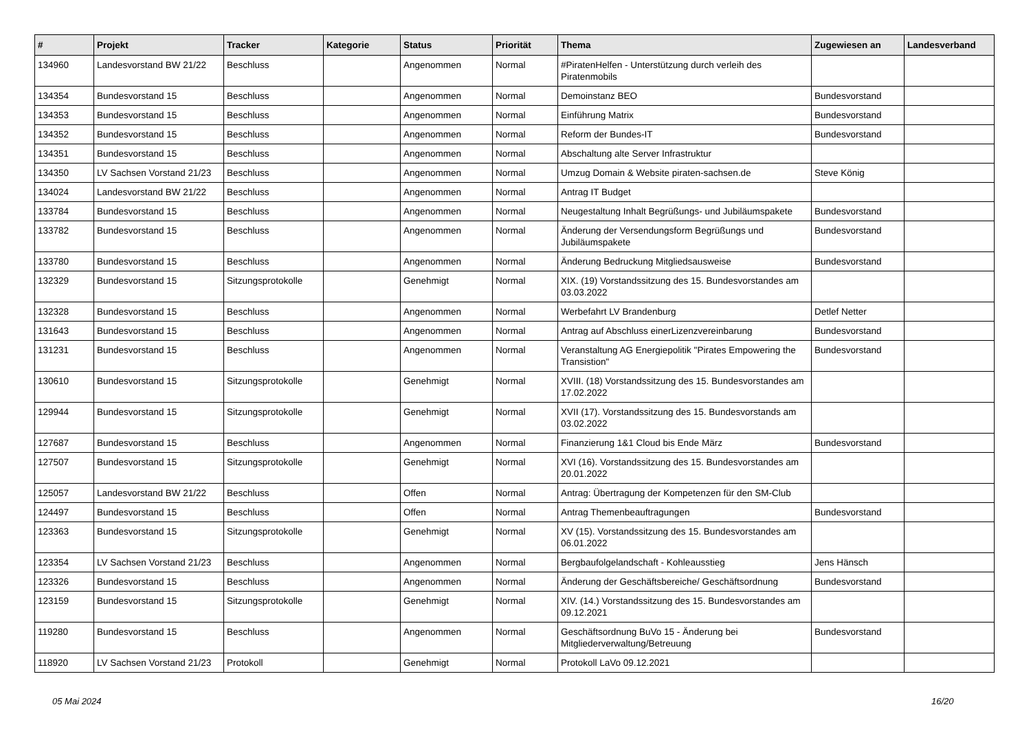| # | Projekt | Tracker | Kategorie | Status | Priorität | Thema | Zugewiesen an | Landesverband |
| --- | --- | --- | --- | --- | --- | --- | --- | --- |
| 134960 | Landesvorstand BW 21/22 | Beschluss | | Angenommen | Normal | #PiratenHelfen - Unterstützung durch verleih des Piratenmobils | | |
| 134354 | Bundesvorstand 15 | Beschluss | | Angenommen | Normal | Demoinstanz BEO | Bundesvorstand | |
| 134353 | Bundesvorstand 15 | Beschluss | | Angenommen | Normal | Einführung Matrix | Bundesvorstand | |
| 134352 | Bundesvorstand 15 | Beschluss | | Angenommen | Normal | Reform der Bundes-IT | Bundesvorstand | |
| 134351 | Bundesvorstand 15 | Beschluss | | Angenommen | Normal | Abschaltung alte Server Infrastruktur | | |
| 134350 | LV Sachsen Vorstand 21/23 | Beschluss | | Angenommen | Normal | Umzug Domain & Website piraten-sachsen.de | Steve König | |
| 134024 | Landesvorstand BW 21/22 | Beschluss | | Angenommen | Normal | Antrag IT Budget | | |
| 133784 | Bundesvorstand 15 | Beschluss | | Angenommen | Normal | Neugestaltung Inhalt Begrüßungs- und Jubiläumspakete | Bundesvorstand | |
| 133782 | Bundesvorstand 15 | Beschluss | | Angenommen | Normal | Änderung der Versendungsform Begrüßungs und Jubiläumspakete | Bundesvorstand | |
| 133780 | Bundesvorstand 15 | Beschluss | | Angenommen | Normal | Änderung Bedruckung Mitgliedsausweise | Bundesvorstand | |
| 132329 | Bundesvorstand 15 | Sitzungsprotokolle | | Genehmigt | Normal | XIX. (19) Vorstandssitzung des 15. Bundesvorstandes am 03.03.2022 | | |
| 132328 | Bundesvorstand 15 | Beschluss | | Angenommen | Normal | Werbefahrt LV Brandenburg | Detlef Netter | |
| 131643 | Bundesvorstand 15 | Beschluss | | Angenommen | Normal | Antrag auf Abschluss einerLizenzvereinbarung | Bundesvorstand | |
| 131231 | Bundesvorstand 15 | Beschluss | | Angenommen | Normal | Veranstaltung AG Energiepolitik "Pirates Empowering the Transistion" | Bundesvorstand | |
| 130610 | Bundesvorstand 15 | Sitzungsprotokolle | | Genehmigt | Normal | XVIII. (18) Vorstandssitzung des 15. Bundesvorstandes am 17.02.2022 | | |
| 129944 | Bundesvorstand 15 | Sitzungsprotokolle | | Genehmigt | Normal | XVII (17). Vorstandssitzung des 15. Bundesvorstands am 03.02.2022 | | |
| 127687 | Bundesvorstand 15 | Beschluss | | Angenommen | Normal | Finanzierung 1&1 Cloud bis Ende März | Bundesvorstand | |
| 127507 | Bundesvorstand 15 | Sitzungsprotokolle | | Genehmigt | Normal | XVI (16). Vorstandssitzung des 15. Bundesvorstandes am 20.01.2022 | | |
| 125057 | Landesvorstand BW 21/22 | Beschluss | | Offen | Normal | Antrag: Übertragung der Kompetenzen für den SM-Club | | |
| 124497 | Bundesvorstand 15 | Beschluss | | Offen | Normal | Antrag Themenbeauftragungen | Bundesvorstand | |
| 123363 | Bundesvorstand 15 | Sitzungsprotokolle | | Genehmigt | Normal | XV (15). Vorstandssitzung des 15. Bundesvorstandes am 06.01.2022 | | |
| 123354 | LV Sachsen Vorstand 21/23 | Beschluss | | Angenommen | Normal | Bergbaufolgelandschaft - Kohleausstieg | Jens Hänsch | |
| 123326 | Bundesvorstand 15 | Beschluss | | Angenommen | Normal | Änderung der Geschäftsbereiche/ Geschäftsordnung | Bundesvorstand | |
| 123159 | Bundesvorstand 15 | Sitzungsprotokolle | | Genehmigt | Normal | XIV. (14.) Vorstandssitzung des 15. Bundesvorstandes am 09.12.2021 | | |
| 119280 | Bundesvorstand 15 | Beschluss | | Angenommen | Normal | Geschäftsordnung BuVo 15 - Änderung bei Mitgliederverwaltung/Betreuung | Bundesvorstand | |
| 118920 | LV Sachsen Vorstand 21/23 | Protokoll | | Genehmigt | Normal | Protokoll LaVo 09.12.2021 | | |
05 Mai 2024 16/20